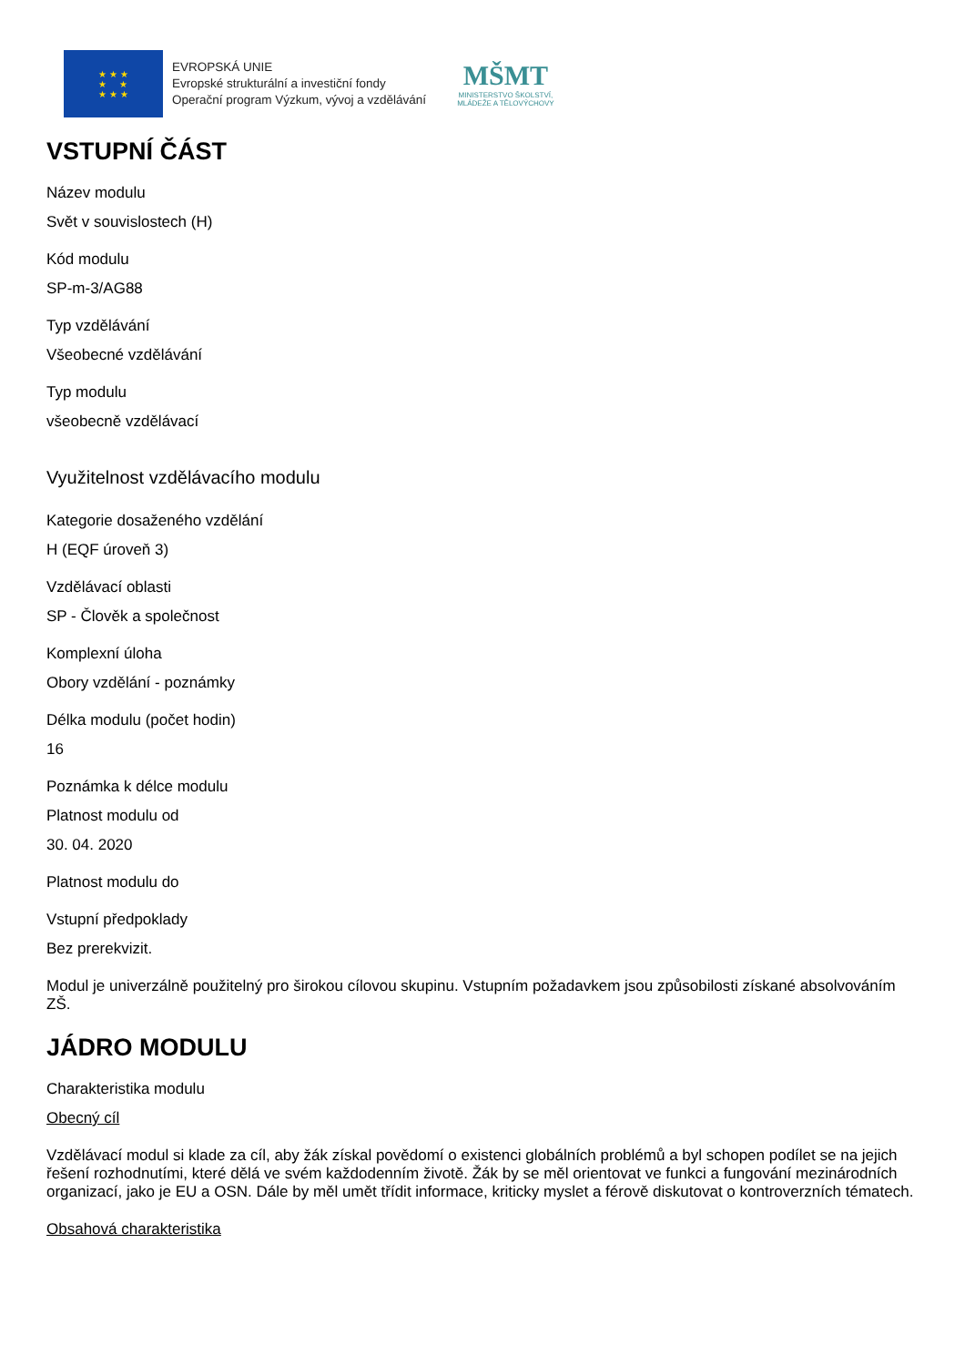★ ★ ★
★ ★
★ ★ ★
EVROPSKÁ UNIE
Evropské strukturální a investiční fondy
Operační program Výzkum, vývoj a vzdělávání
MŠMT
MINISTERSTVO ŠKOLSTVÍ,
MLÁDEŽE A TĚLOVÝCHOVY
VSTUPNÍ ČÁST
Název modulu
Svět v souvislostech (H)
Kód modulu
SP-m-3/AG88
Typ vzdělávání
Všeobecné vzdělávání
Typ modulu
všeobecně vzdělávací
Využitelnost vzdělávacího modulu
Kategorie dosaženého vzdělání
H (EQF úroveň 3)
Vzdělávací oblasti
SP - Člověk a společnost
Komplexní úloha
Obory vzdělání - poznámky
Délka modulu (počet hodin)
16
Poznámka k délce modulu
Platnost modulu od
30. 04. 2020
Platnost modulu do
Vstupní předpoklady
Bez prerekvizit.
Modul je univerzálně použitelný pro širokou cílovou skupinu. Vstupním požadavkem jsou způsobilosti získané absolvováním ZŠ.
JÁDRO MODULU
Charakteristika modulu
Obecný cíl
Vzdělávací modul si klade za cíl, aby žák získal povědomí o existenci globálních problémů a byl schopen podílet se na jejich řešení rozhodnutími, které dělá ve svém každodenním životě. Žák by se měl orientovat ve funkci a fungování mezinárodních organizací, jako je EU a OSN. Dále by měl umět třídit informace, kriticky myslet a férově diskutovat o kontroverzních tématech.
Obsahová charakteristika